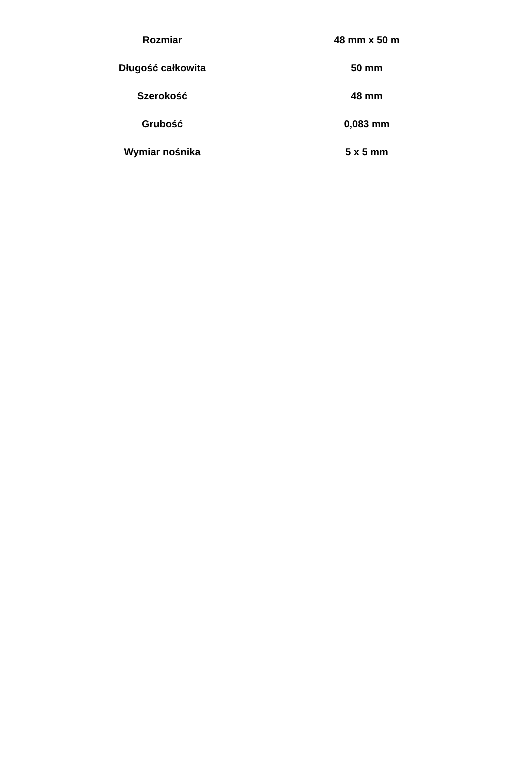| Rozmiar | 48 mm x 50 m |
| Długość całkowita | 50 mm |
| Szerokość | 48 mm |
| Grubość | 0,083 mm |
| Wymiar nośnika | 5 x 5 mm |